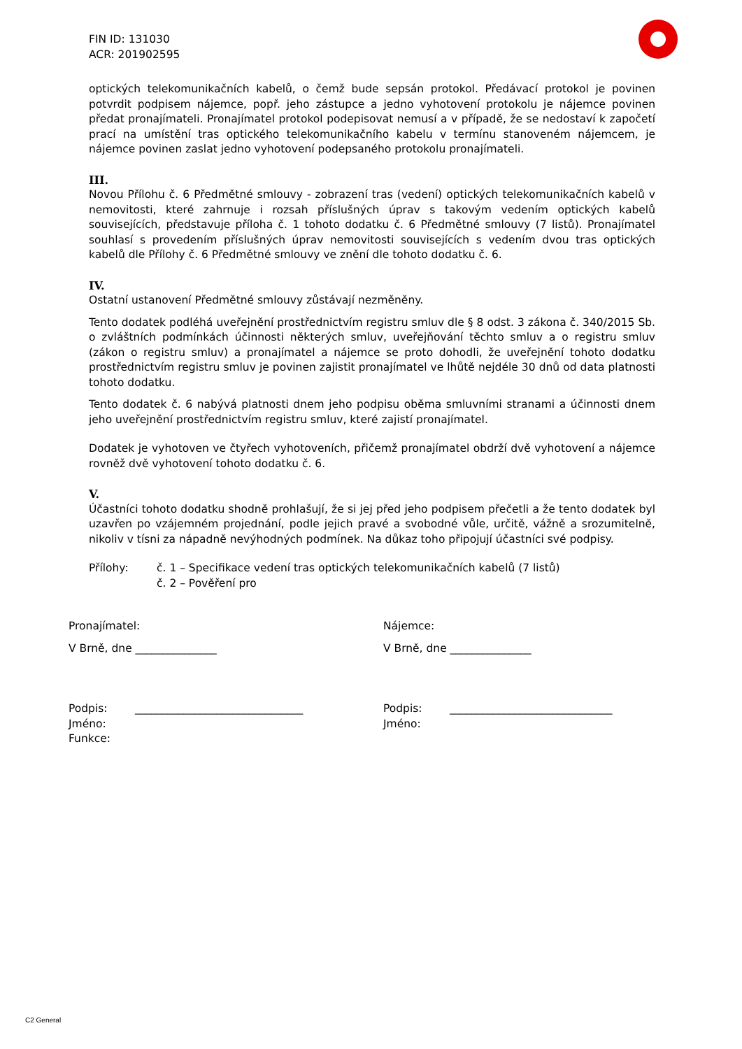FIN ID: 131030
ACR: 201902595
optických telekomunikačních kabelů, o čemž bude sepsán protokol. Předávací protokol je povinen potvrdit podpisem nájemce, popř. jeho zástupce a jedno vyhotovení protokolu je nájemce povinen předat pronajímateli. Pronajímatel protokol podepisovat nemusí a v případě, že se nedostaví k započetí prací na umístění tras optického telekomunikačního kabelu v termínu stanoveném nájemcem, je nájemce povinen zaslat jedno vyhotovení podepsaného protokolu pronajímateli.
III.
Novou Přílohu č. 6 Předmětné smlouvy - zobrazení tras (vedení) optických telekomunikačních kabelů v nemovitosti, které zahrnuje i rozsah příslušných úprav s takovým vedením optických kabelů souvisejících, představuje příloha č. 1 tohoto dodatku č. 6 Předmětné smlouvy (7 listů). Pronajímatel souhlasí s provedením příslušných úprav nemovitosti souvisejících s vedením dvou tras optických kabelů dle Přílohy č. 6 Předmětné smlouvy ve znění dle tohoto dodatku č. 6.
IV.
Ostatní ustanovení Předmětné smlouvy zůstávají nezměněny.
Tento dodatek podléhá uveřejnění prostřednictvím registru smluv dle § 8 odst. 3 zákona č. 340/2015 Sb. o zvláštních podmínkách účinnosti některých smluv, uveřejňování těchto smluv a o registru smluv (zákon o registru smluv) a pronajímatel a nájemce se proto dohodli, že uveřejnění tohoto dodatku prostřednictvím registru smluv je povinen zajistit pronajímatel ve lhůtě nejdéle 30 dnů od data platnosti tohoto dodatku.
Tento dodatek č. 6 nabývá platnosti dnem jeho podpisu oběma smluvními stranami a účinnosti dnem jeho uveřejnění prostřednictvím registru smluv, které zajistí pronajímatel.
Dodatek je vyhotoven ve čtyřech vyhotoveních, přičemž pronajímatel obdrží dvě vyhotovení a nájemce rovněž dvě vyhotovení tohoto dodatku č. 6.
V.
Účastníci tohoto dodatku shodně prohlašují, že si jej před jeho podpisem přečetli a že tento dodatek byl uzavřen po vzájemném projednání, podle jejich pravé a svobodné vůle, určitě, vážně a srozumitelně, nikoliv v tísni za nápadně nevýhodných podmínek. Na důkaz toho připojují účastníci své podpisy.
Přílohy: č. 1 – Specifikace vedení tras optických telekomunikačních kabelů (7 listů)
č. 2 – Pověření pro
Pronajímatel:
V Brně, dne _______________
Podpis: _______________________________
Jméno:
Funkce:
Nájemce:
V Brně, dne _______________
Podpis: ______________________________
Jméno:
C2 General